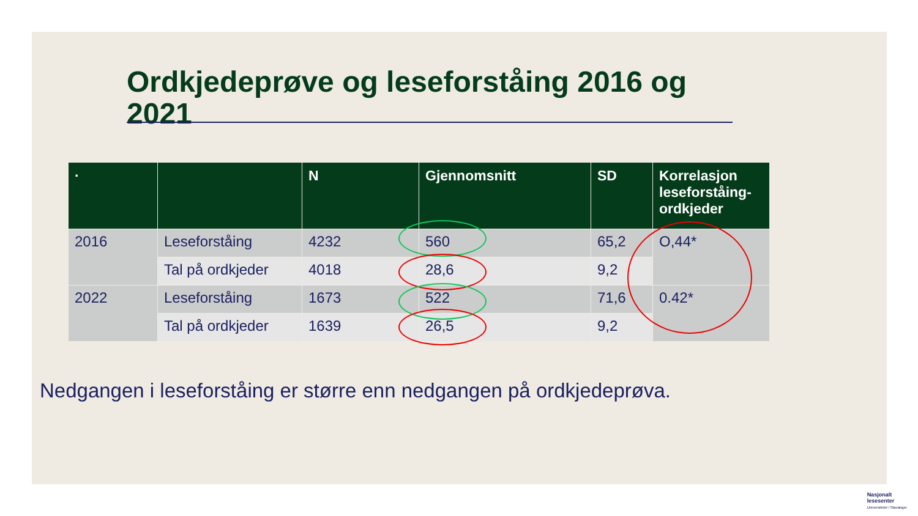Ordkjedeprøve og leseforståing 2016 og 2021
| · | | N | Gjennomsnitt | SD | Korrelasjon leseforståing-ordkjeder |
| --- | --- | --- | --- | --- | --- |
| 2016 | Leseforståing | 4232 | 560 | 65,2 | O,44* |
| | Tal på ordkjeder | 4018 | 28,6 | 9,2 | |
| 2022 | Leseforståing | 1673 | 522 | 71,6 | 0.42* |
| | Tal på ordkjeder | 1639 | 26,5 | 9,2 | |
Nedgangen i leseforståing er større enn nedgangen på ordkjedeprøva.
Nasjonalt
lesesenter
Universitetet i Stavanger